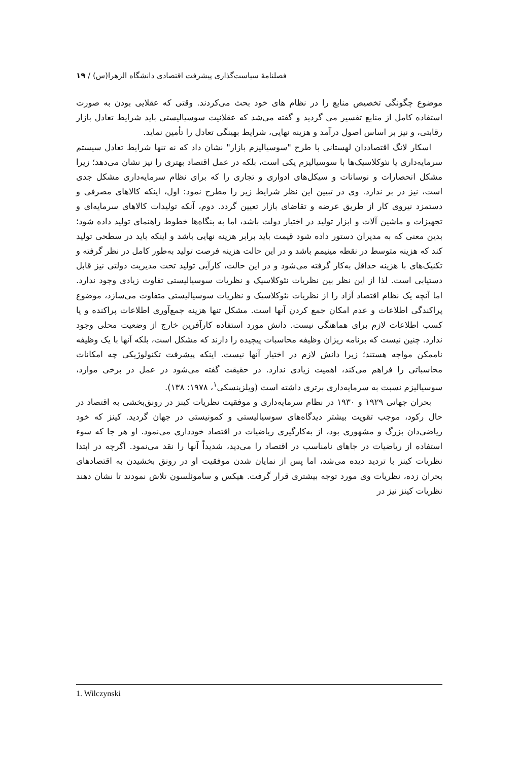فصلنامهٔ سیاست‌گذاری پیشرفت اقتصادی دانشگاه الزهرا(س) / ۱۹
موضوع چگونگی تخصیص منابع را در نظام های خود بحث می‌کردند. وقتی که عقلایی بودن به صورت استفاده کامل از منابع تفسیر می گردید و گفته می‌شد که عقلانیت سوسیالیستی باید شرایط تعادل بازار رقابتی، و نیز بر اساس اصول درآمد و هزینه نهایی، شرایط بهینگی تعادل را تأمین نماید.
اسکار لانگ اقتصاددان لهستانی با طرح "سوسیالیزم بازار" نشان داد که نه تنها شرایط تعادل سیستم سرمایه‌داری یا نئوکلاسیک‌ها با سوسیالیزم یکی است، بلکه در عمل اقتصاد بهتری را نیز نشان می‌دهد؛ زیرا مشکل انحصارات و نوسانات و سیکل‌های ادواری و تجاری را که برای نظام سرمایه‌داری مشکل جدی است، نیز در بر ندارد. وی در تبیین این نظر شرایط زیر را مطرح نمود: اول، اینکه کالاهای مصرفی و دستمزد نیروی کار از طریق عرضه و تقاضای بازار تعیین گردد. دوم، آنکه تولیدات کالاهای سرمایه‌ای و تجهیزات و ماشین آلات و ابزار تولید در اختیار دولت باشد، اما به بنگاه‌ها خطوط راهنمای تولید داده شود؛ بدین معنی که به مدیران دستور داده شود قیمت باید برابر هزینه نهایی باشد و اینکه باید در سطحی تولید کند که هزینه متوسط در نقطه مینیمم باشد و در این حالت هزینه فرصت تولید به‌طور کامل در نظر گرفته و تکنیک‌های با هزینه حداقل به‌کار گرفته می‌شود و در این حالت، کارآیی تولید تحت مدیریت دولتی نیز قابل دستیابی است. لذا از این نظر بین نظریات نئوکلاسیک و نظریات سوسیالیستی تفاوت زیادی وجود ندارد. اما آنچه یک نظام اقتصاد آزاد را از نظریات نئوکلاسیک و نظریات سوسیالیستی متفاوت می‌سازد، موضوع پراکندگی اطلاعات و عدم امکان جمع کردن آنها است. مشکل تنها هزینه جمع‌آوری اطلاعات پراکنده و یا کسب اطلاعات لازم برای هماهنگی نیست. دانش مورد استفاده کارآفرین خارج از وضعیت محلی وجود ندارد. چنین نیست که برنامه ریزان وظیفه محاسبات پیچیده را دارند که مشکل است، بلکه آنها با یک وظیفه ناممکن مواجه هستند؛ زیرا دانش لازم در اختیار آنها نیست. اینکه پیشرفت تکنولوژیکی چه امکانات محاسباتی را فراهم می‌کند، اهمیت زیادی ندارد. در حقیقت گفته می‌شود در عمل در برخی موارد، سوسیالیزم نسبت به سرمایه‌داری برتری داشته است (ویلزینسکی<sup>۱</sup>، ۱۹۷۸: ۱۳۸).
بحران جهانی ۱۹۲۹ و ۱۹۳۰ در نظام سرمایه‌داری و موفقیت نظریات کینز در رونق‌بخشی به اقتصاد در حال رکود، موجب تقویت بیشتر دیدگاه‌های سوسیالیستی و کمونیستی در جهان گردید. کینز که خود ریاضی‌دان بزرگ و مشهوری بود، از به‌کارگیری ریاضیات در اقتصاد خودداری می‌نمود. او هر جا که سوء استفاده از ریاضیات در جاهای نامناسب در اقتصاد را می‌دید، شدیداً آنها را نقد می‌نمود. اگرچه در ابتدا نظریات کینز با تردید دیده می‌شد، اما پس از نمایان شدن موفقیت او در رونق بخشیدن به اقتصادهای بحران زده، نظریات وی مورد توجه بیشتری قرار گرفت. هیکس و ساموئلسون تلاش نمودند تا نشان دهند نظریات کینز نیز در
1. Wilczynski